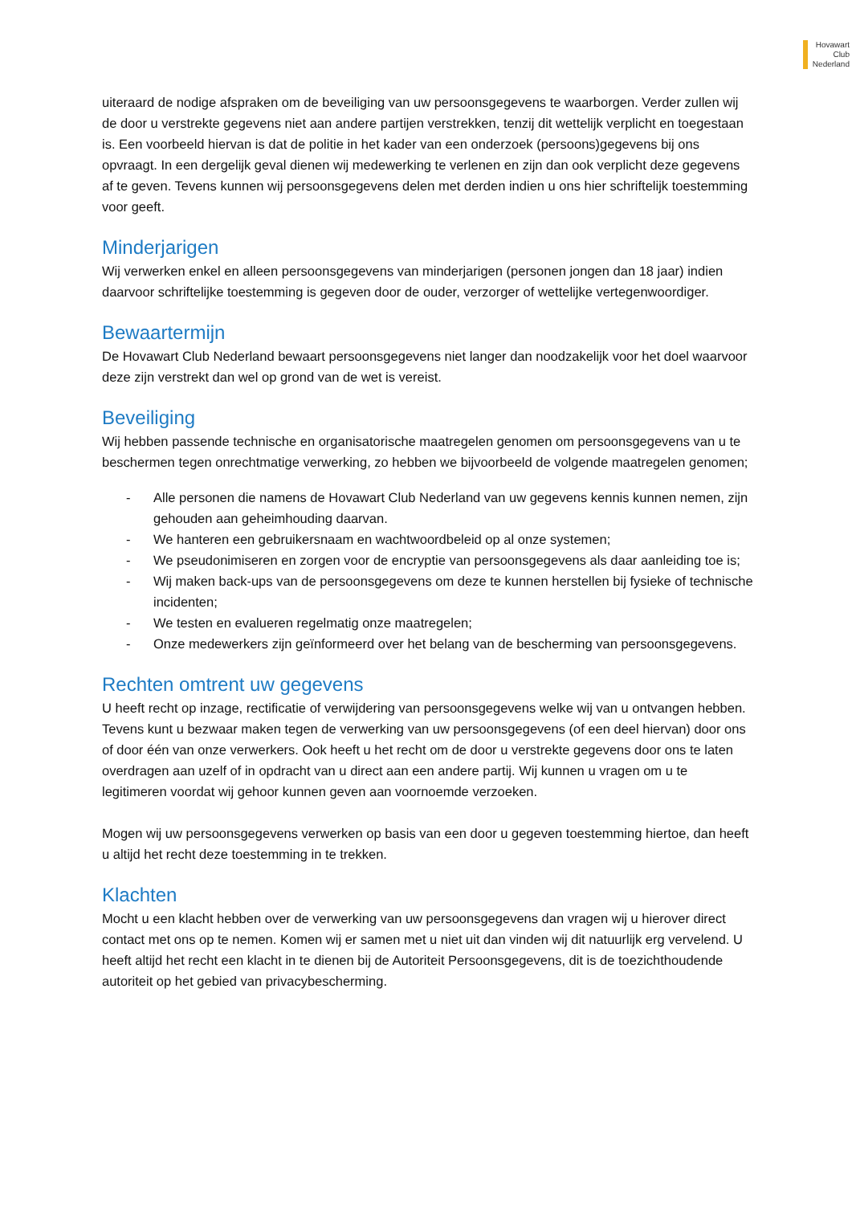Hovawart
Club
Nederland
uiteraard de nodige afspraken om de beveiliging van uw persoonsgegevens te waarborgen. Verder zullen wij de door u verstrekte gegevens niet aan andere partijen verstrekken, tenzij dit wettelijk verplicht en toegestaan is. Een voorbeeld hiervan is dat de politie in het kader van een onderzoek (persoons)gegevens bij ons opvraagt. In een dergelijk geval dienen wij medewerking te verlenen en zijn dan ook verplicht deze gegevens af te geven. Tevens kunnen wij persoonsgegevens delen met derden indien u ons hier schriftelijk toestemming voor geeft.
Minderjarigen
Wij verwerken enkel en alleen persoonsgegevens van minderjarigen (personen jongen dan 18 jaar) indien daarvoor schriftelijke toestemming is gegeven door de ouder, verzorger of wettelijke vertegenwoordiger.
Bewaartermijn
De Hovawart Club Nederland bewaart persoonsgegevens niet langer dan noodzakelijk voor het doel waarvoor deze zijn verstrekt dan wel op grond van de wet is vereist.
Beveiliging
Wij hebben passende technische en organisatorische maatregelen genomen om persoonsgegevens van u te beschermen tegen onrechtmatige verwerking, zo hebben we bijvoorbeeld de volgende maatregelen genomen;
- Alle personen die namens de Hovawart Club Nederland van uw gegevens kennis kunnen nemen, zijn gehouden aan geheimhouding daarvan.
- We hanteren een gebruikersnaam en wachtwoordbeleid op al onze systemen;
- We pseudonimiseren en zorgen voor de encryptie van persoonsgegevens als daar aanleiding toe is;
- Wij maken back-ups van de persoonsgegevens om deze te kunnen herstellen bij fysieke of technische incidenten;
- We testen en evalueren regelmatig onze maatregelen;
- Onze medewerkers zijn geïnformeerd over het belang van de bescherming van persoonsgegevens.
Rechten omtrent uw gegevens
U heeft recht op inzage, rectificatie of verwijdering van persoonsgegevens welke wij van u ontvangen hebben. Tevens kunt u bezwaar maken tegen de verwerking van uw persoonsgegevens (of een deel hiervan) door ons of door één van onze verwerkers. Ook heeft u het recht om de door u verstrekte gegevens door ons te laten overdragen aan uzelf of in opdracht van u direct aan een andere partij. Wij kunnen u vragen om u te legitimeren voordat wij gehoor kunnen geven aan voornoemde verzoeken.
Mogen wij uw persoonsgegevens verwerken op basis van een door u gegeven toestemming hiertoe, dan heeft u altijd het recht deze toestemming in te trekken.
Klachten
Mocht u een klacht hebben over de verwerking van uw persoonsgegevens dan vragen wij u hierover direct contact met ons op te nemen. Komen wij er samen met u niet uit dan vinden wij dit natuurlijk erg vervelend. U heeft altijd het recht een klacht in te dienen bij de Autoriteit Persoonsgegevens, dit is de toezichthoudende autoriteit op het gebied van privacybescherming.